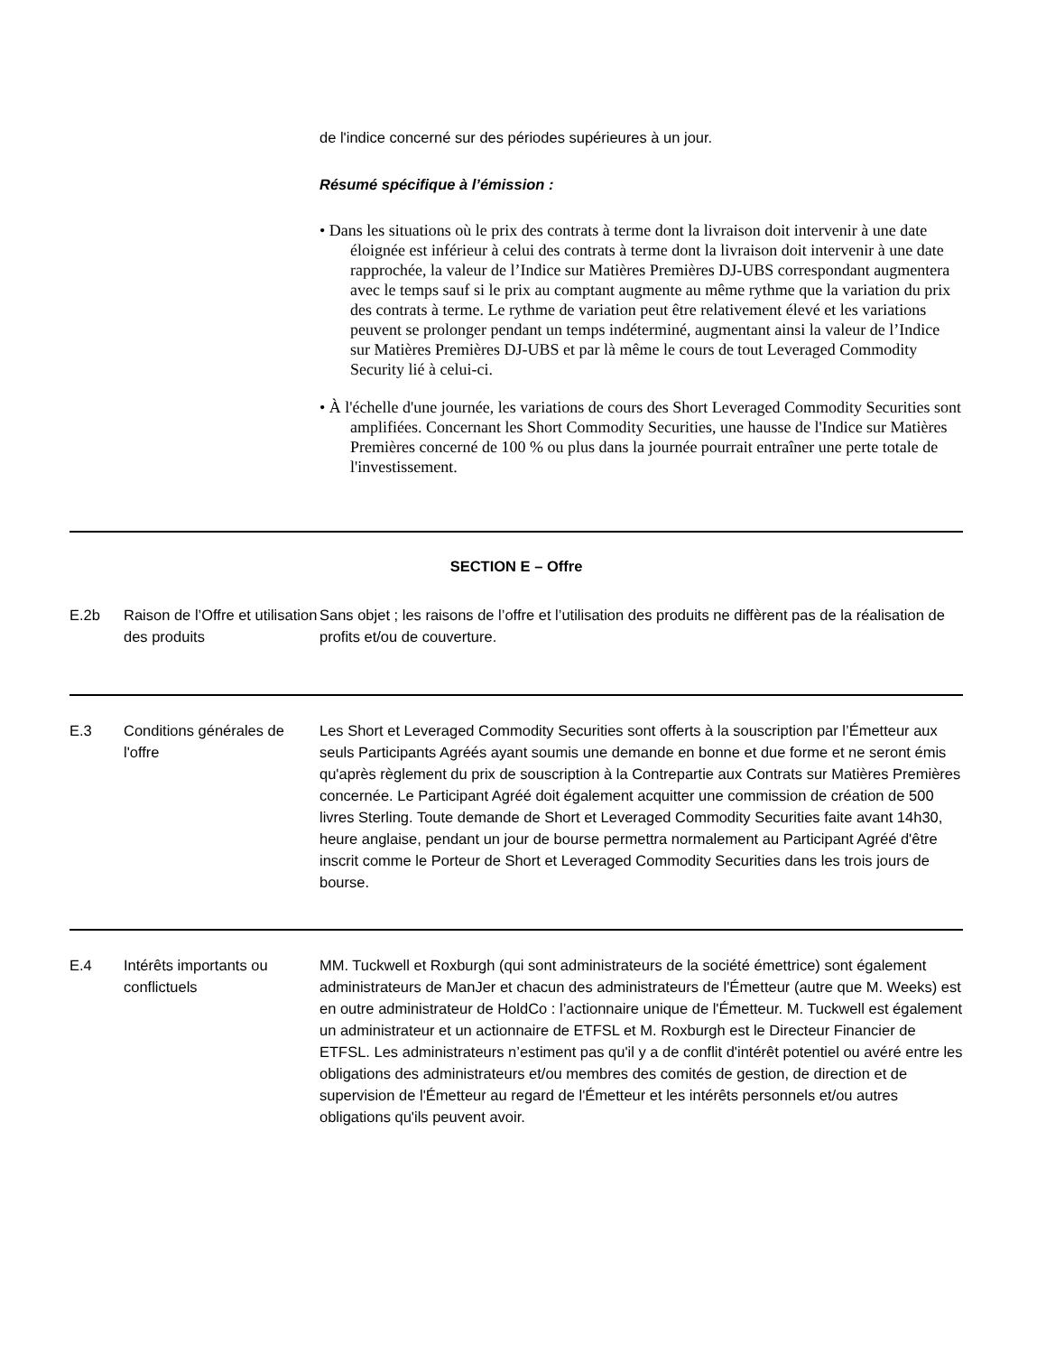de l'indice concerné sur des périodes supérieures à un jour.
Résumé spécifique à l’émission :
• Dans les situations où le prix des contrats à terme dont la livraison doit intervenir à une date éloignée est inférieur à celui des contrats à terme dont la livraison doit intervenir à une date rapprochée, la valeur de l’Indice sur Matières Premières DJ-UBS correspondant augmentera avec le temps sauf si le prix au comptant augmente au même rythme que la variation du prix des contrats à terme. Le rythme de variation peut être relativement élevé et les variations peuvent se prolonger pendant un temps indéterminé, augmentant ainsi la valeur de l’Indice sur Matières Premières DJ-UBS et par là même le cours de tout Leveraged Commodity Security lié à celui-ci.
• À l'échelle d'une journée, les variations de cours des Short Leveraged Commodity Securities sont amplifiées. Concernant les Short Commodity Securities, une hausse de l'Indice sur Matières Premières concerné de 100 % ou plus dans la journée pourrait entraîner une perte totale de l'investissement.
SECTION E – Offre
| E.2b | Raison de l’Offre et utilisation des produits | Sans objet ; les raisons de l’offre et l’utilisation des produits ne diffèrent pas de la réalisation de profits et/ou de couverture. |
| E.3 | Conditions générales de l'offre | Les Short et Leveraged Commodity Securities sont offerts à la souscription par l’Émetteur aux seuls Participants Agréés ayant soumis une demande en bonne et due forme et ne seront émis qu'après règlement du prix de souscription à la Contrepartie aux Contrats sur Matières Premières concernée. Le Participant Agréé doit également acquitter une commission de création de 500 livres Sterling. Toute demande de Short et Leveraged Commodity Securities faite avant 14h30, heure anglaise, pendant un jour de bourse permettra normalement au Participant Agréé d'être inscrit comme le Porteur de Short et Leveraged Commodity Securities dans les trois jours de bourse. |
| E.4 | Intérêts importants ou conflictuels | MM. Tuckwell et Roxburgh (qui sont administrateurs de la société émettrice) sont également administrateurs de ManJer et chacun des administrateurs de l'Émetteur (autre que M. Weeks) est en outre administrateur de HoldCo : l’actionnaire unique de l'Émetteur. M. Tuckwell est également un administrateur et un actionnaire de ETFSL et M. Roxburgh est le Directeur Financier de ETFSL. Les administrateurs n’estiment pas qu'il y a de conflit d'intérêt potentiel ou avéré entre les obligations des administrateurs et/ou membres des comités de gestion, de direction et de supervision de l'Émetteur au regard de l'Émetteur et les intérêts personnels et/ou autres obligations qu'ils peuvent avoir. |